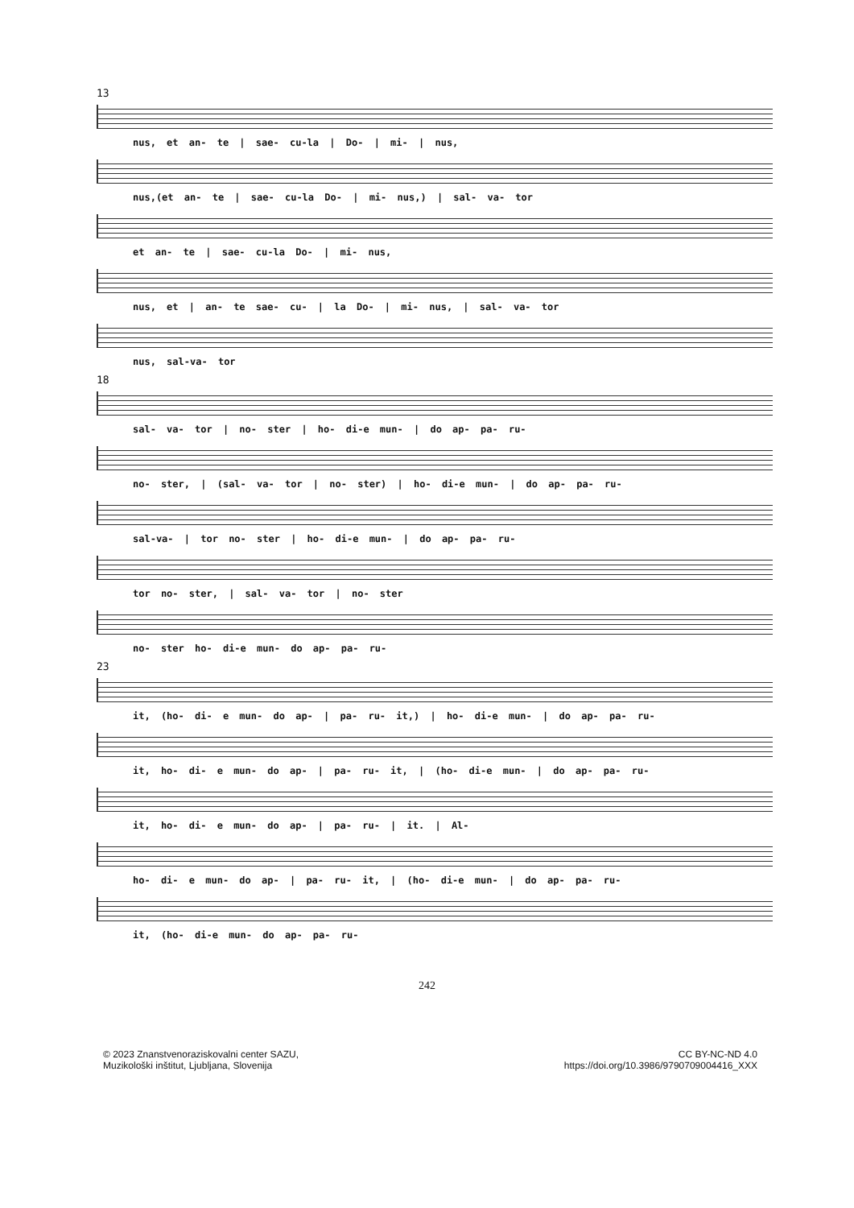13
nus, et an- te | sae- cu-la | Do- | mi- | nus,
nus,(et an- te | sae- cu-la Do- | mi- nus,) | sal- va- tor
et an- te | sae- cu-la Do- | mi- nus,
nus, et | an- te sae- cu- | la Do- | mi- nus, | sal- va- tor
nus, sal-va- tor
18
sal- va- tor | no- ster | ho- di-e mun- | do ap- pa- ru-
no- ster, | (sal- va- tor | no- ster) | ho- di-e mun- | do ap- pa- ru-
sal-va- | tor no- ster | ho- di-e mun- | do ap- pa- ru-
tor no- ster, | sal- va- tor | no- ster
no- ster ho- di-e mun- do ap- pa- ru-
23
it, (ho- di- e mun- do ap- | pa- ru- it,) | ho- di-e mun- | do ap- pa- ru-
it, ho- di- e mun- do ap- | pa- ru- it, | (ho- di-e mun- | do ap- pa- ru-
it, ho- di- e mun- do ap- | pa- ru- | it. | Al-
ho- di- e mun- do ap- | pa- ru- it, | (ho- di-e mun- | do ap- pa- ru-
it, (ho- di-e mun- do ap- pa- ru-
242
© 2023 Znanstvenoraziskovalni center SAZU,
Muzikološki inštitut, Ljubljana, Slovenija
CC BY-NC-ND 4.0
https://doi.org/10.3986/9790709004416_XXX